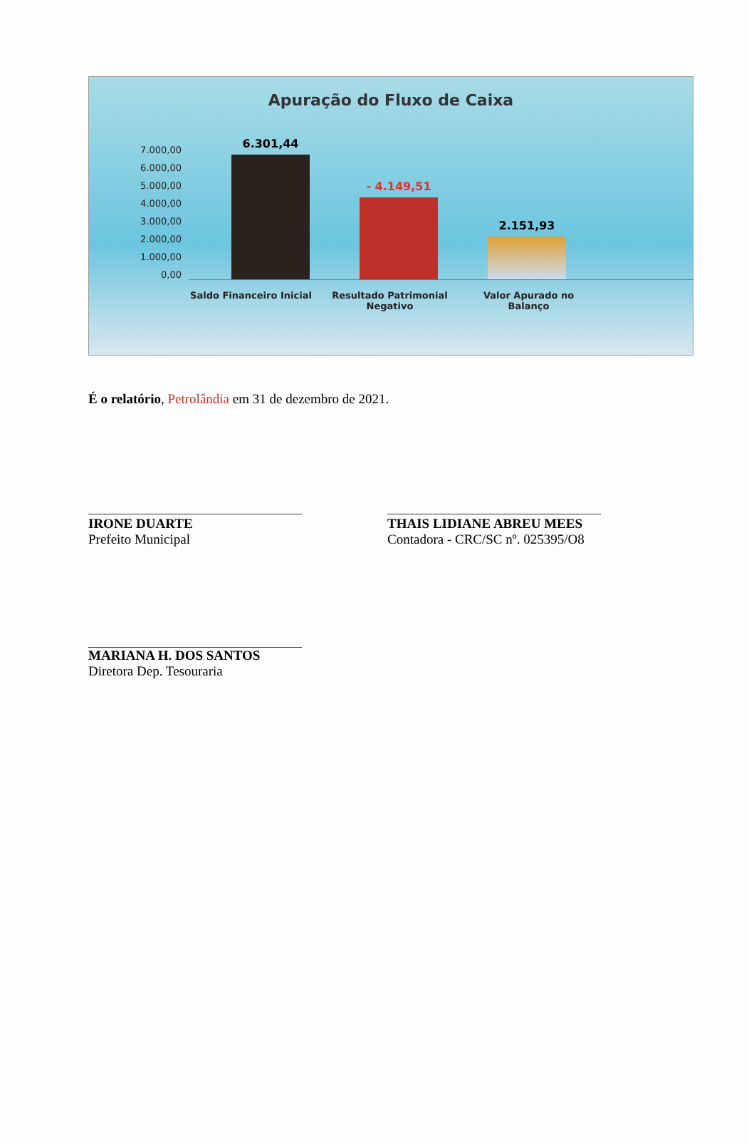Apuração do Fluxo de Caixa
7.000,00
6.000,00
5.000,00
4.000,00
3.000,00
2.000,00
1.000,00
0,00
6.301,44
- 4.149,51
2.151,93
Saldo Financeiro Inicial
Resultado Patrimonial Negativo
Valor Apurado no Balanço
É o relatório, Petrolândia em 31 de dezembro de 2021.
IRONE DUARTE
Prefeito Municipal
THAIS LIDIANE ABREU MEES
Contadora - CRC/SC nº. 025395/O8
MARIANA H. DOS SANTOS
Diretora Dep. Tesouraria